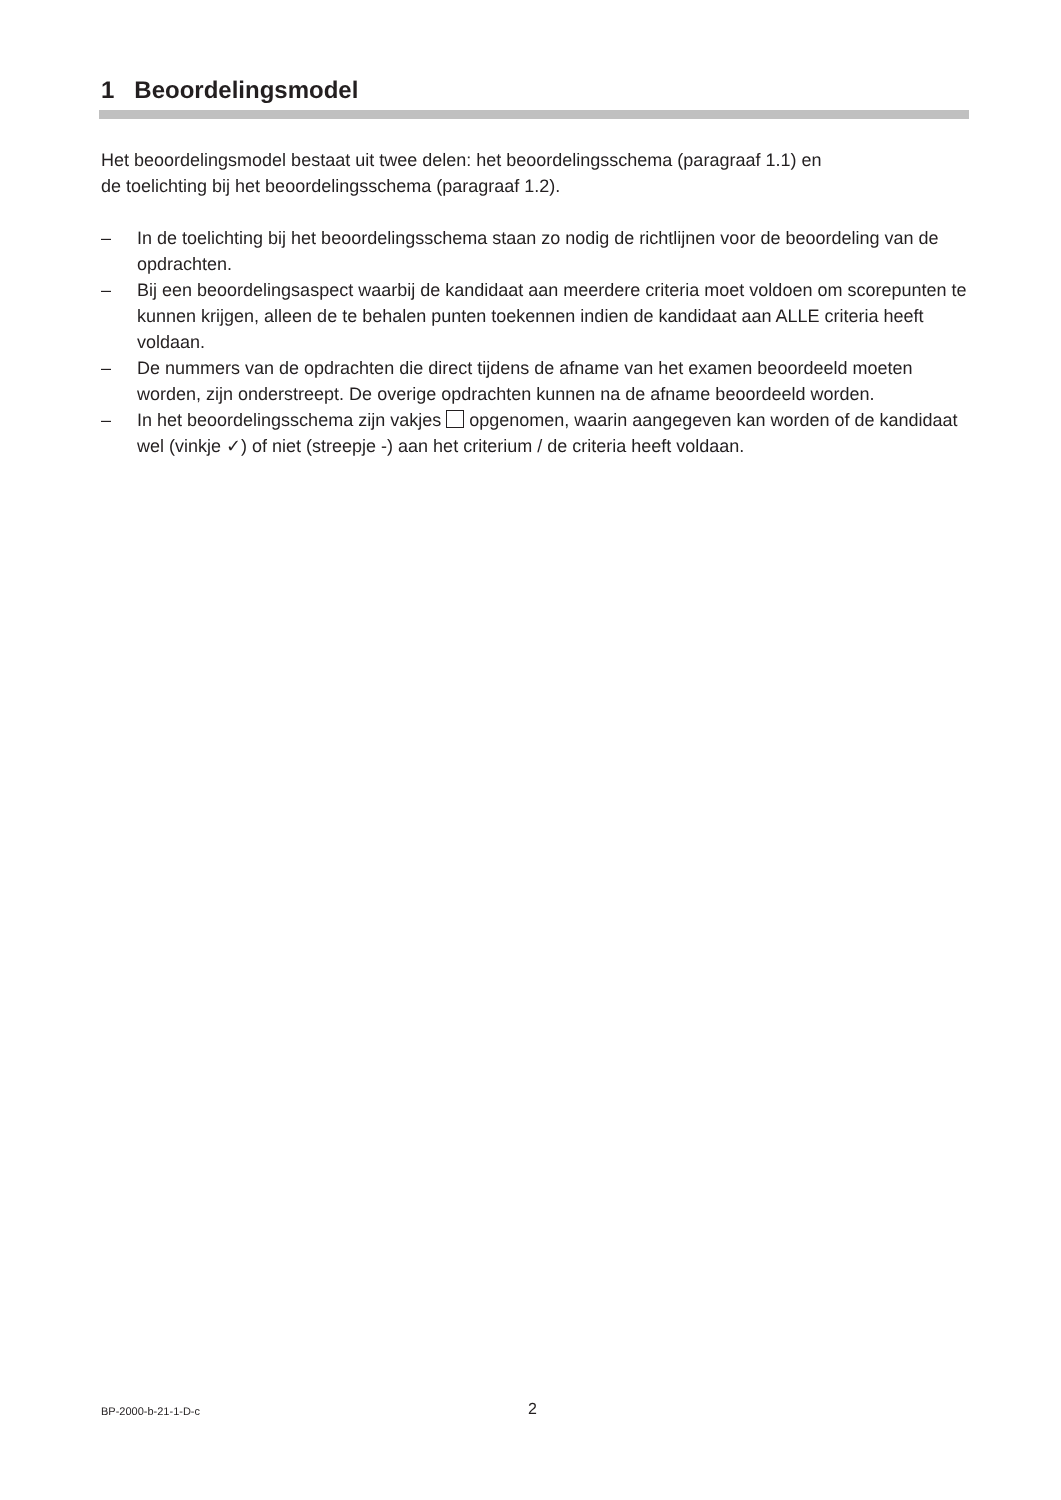1 Beoordelingsmodel
Het beoordelingsmodel bestaat uit twee delen: het beoordelingsschema (paragraaf 1.1) en
de toelichting bij het beoordelingsschema (paragraaf 1.2).
– In de toelichting bij het beoordelingsschema staan zo nodig de richtlijnen voor de beoordeling van de opdrachten.
– Bij een beoordelingsaspect waarbij de kandidaat aan meerdere criteria moet voldoen om scorepunten te kunnen krijgen, alleen de te behalen punten toekennen indien de kandidaat aan ALLE criteria heeft voldaan.
– De nummers van de opdrachten die direct tijdens de afname van het examen beoordeeld moeten worden, zijn onderstreept. De overige opdrachten kunnen na de afname beoordeeld worden.
– In het beoordelingsschema zijn vakjes opgenomen, waarin aangegeven kan worden of de kandidaat wel (vinkje ✓) of niet (streepje -) aan het criterium / de criteria heeft voldaan.
BP-2000-b-21-1-D-c 2